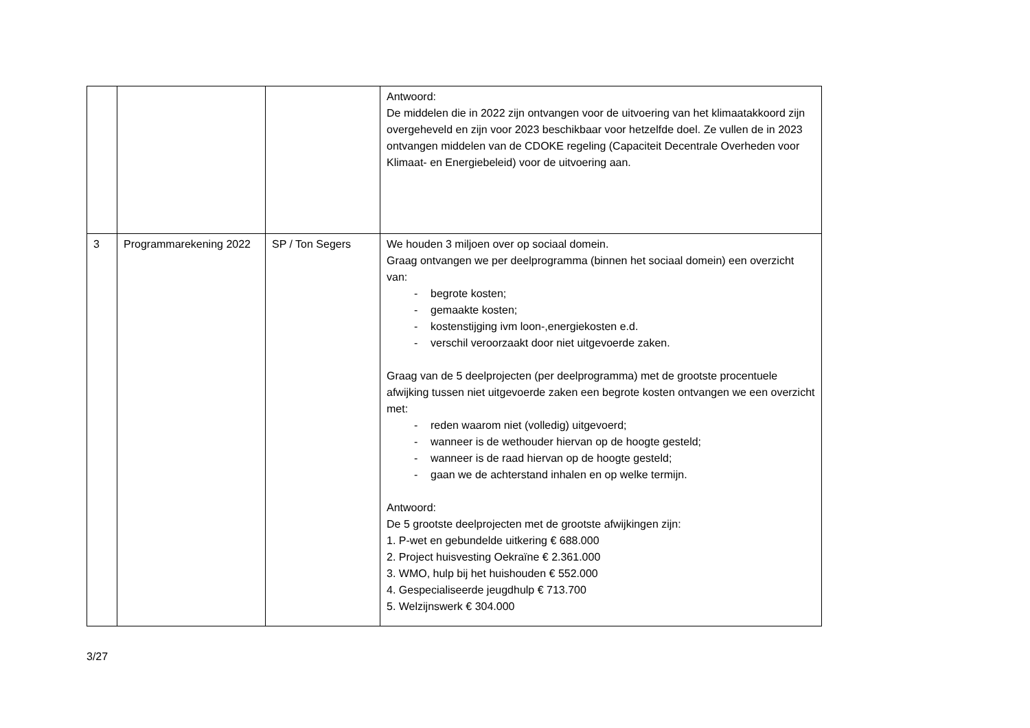| | | | Antwoord: De middelen die in 2022 zijn ontvangen voor de uitvoering van het klimaatakkoord zijn overgeheveld en zijn voor 2023 beschikbaar voor hetzelfde doel. Ze vullen de in 2023 ontvangen middelen van de CDOKE regeling (Capaciteit Decentrale Overheden voor Klimaat- en Energiebeleid) voor de uitvoering aan. |
| 3 | Programmarekening 2022 | SP / Ton Segers | We houden 3 miljoen over op sociaal domein. Graag ontvangen we per deelprogramma (binnen het sociaal domein) een overzicht van: - begrote kosten; - gemaakte kosten; - kostenstijging ivm loon-,energiekosten e.d. - verschil veroorzaakt door niet uitgevoerde zaken. Graag van de 5 deelprojecten (per deelprogramma) met de grootste procentuele afwijking tussen niet uitgevoerde zaken een begrote kosten ontvangen we een overzicht met: - reden waarom niet (volledig) uitgevoerd; - wanneer is de wethouder hiervan op de hoogte gesteld; - wanneer is de raad hiervan op de hoogte gesteld; - gaan we de achterstand inhalen en op welke termijn. Antwoord: De 5 grootste deelprojecten met de grootste afwijkingen zijn: 1. P-wet en gebundelde uitkering € 688.000 2. Project huisvesting Oekraïne € 2.361.000 3. WMO, hulp bij het huishouden € 552.000 4. Gespecialiseerde jeugdhulp € 713.700 5. Welzijnswerk € 304.000 |
3/27